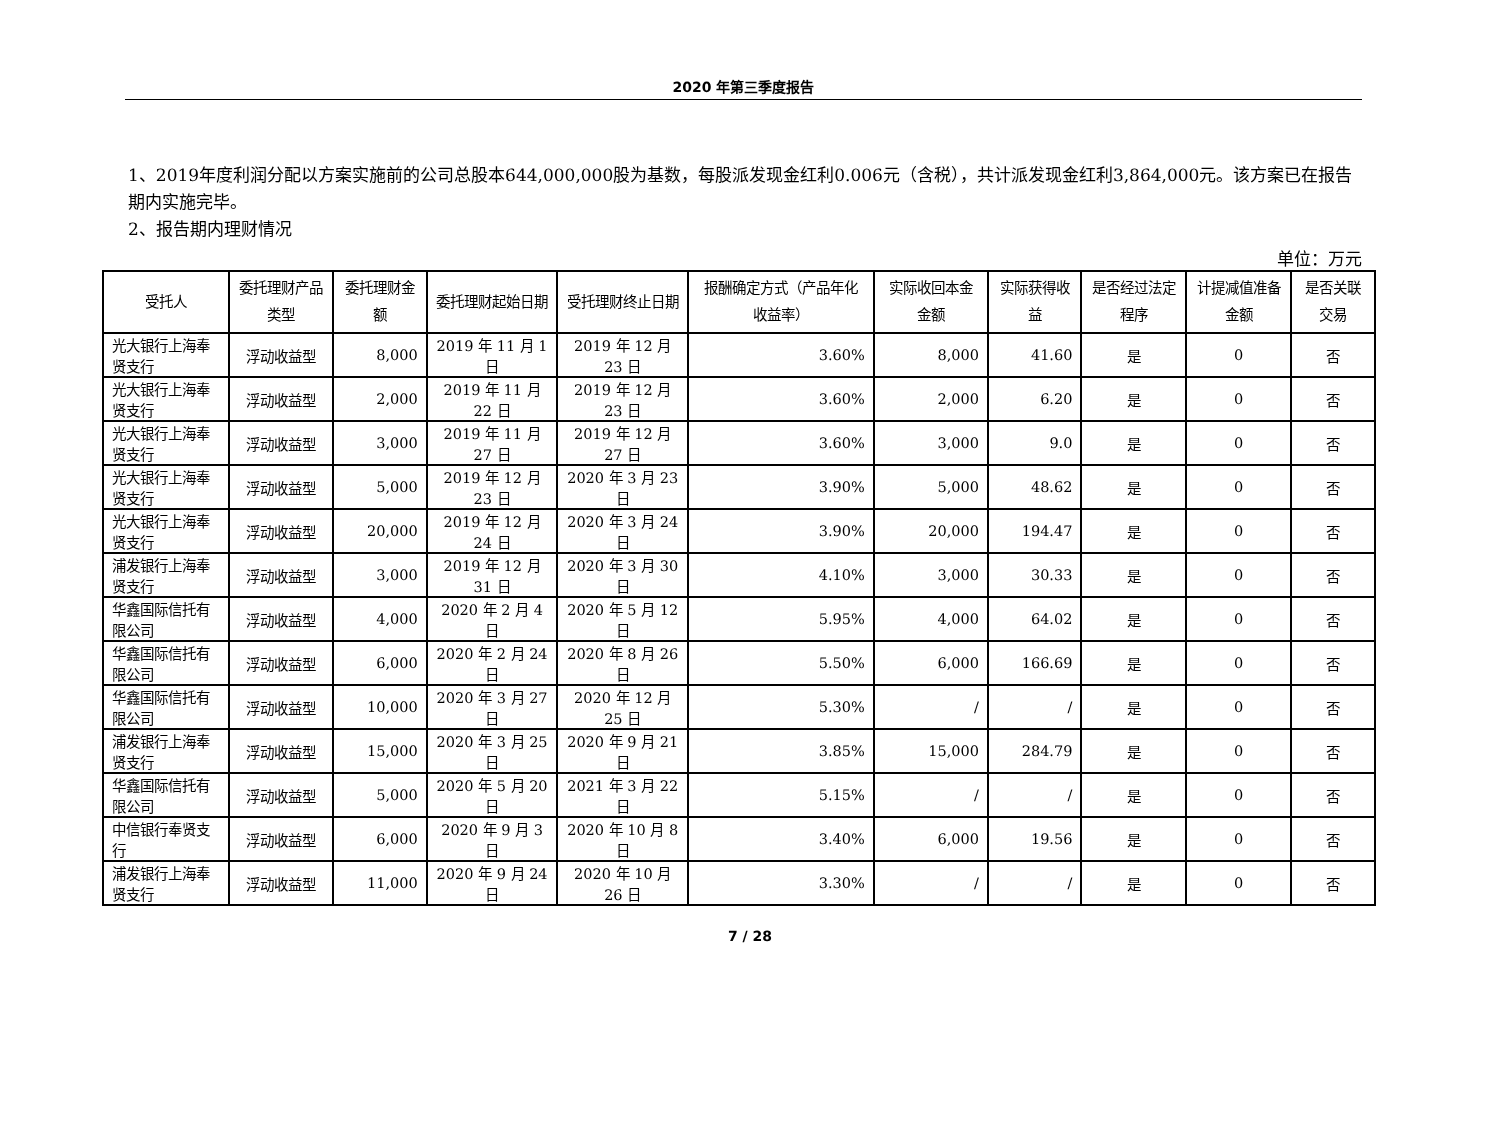2020 年第三季度报告
1、2019年度利润分配以方案实施前的公司总股本644,000,000股为基数，每股派发现金红利0.006元（含税），共计派发现金红利3,864,000元。该方案已在报告期内实施完毕。
2、报告期内理财情况
单位：万元
| 受托人 | 委托理财产品类型 | 委托理财金额 | 委托理财起始日期 | 受托理财终止日期 | 报酬确定方式（产品年化收益率） | 实际收回本金金额 | 实际获得收益 | 是否经过法定程序 | 计提减值准备金额 | 是否关联交易 |
| --- | --- | --- | --- | --- | --- | --- | --- | --- | --- | --- |
| 光大银行上海奉贤支行 | 浮动收益型 | 8,000 | 2019 年 11 月 1 日 | 2019 年 12 月 23 日 | 3.60% | 8,000 | 41.60 | 是 | 0 | 否 |
| 光大银行上海奉贤支行 | 浮动收益型 | 2,000 | 2019 年 11 月 22 日 | 2019 年 12 月 23 日 | 3.60% | 2,000 | 6.20 | 是 | 0 | 否 |
| 光大银行上海奉贤支行 | 浮动收益型 | 3,000 | 2019 年 11 月 27 日 | 2019 年 12 月 27 日 | 3.60% | 3,000 | 9.0 | 是 | 0 | 否 |
| 光大银行上海奉贤支行 | 浮动收益型 | 5,000 | 2019 年 12 月 23 日 | 2020 年 3 月 23 日 | 3.90% | 5,000 | 48.62 | 是 | 0 | 否 |
| 光大银行上海奉贤支行 | 浮动收益型 | 20,000 | 2019 年 12 月 24 日 | 2020 年 3 月 24 日 | 3.90% | 20,000 | 194.47 | 是 | 0 | 否 |
| 浦发银行上海奉贤支行 | 浮动收益型 | 3,000 | 2019 年 12 月 31 日 | 2020 年 3 月 30 日 | 4.10% | 3,000 | 30.33 | 是 | 0 | 否 |
| 华鑫国际信托有限公司 | 浮动收益型 | 4,000 | 2020 年 2 月 4 日 | 2020 年 5 月 12 日 | 5.95% | 4,000 | 64.02 | 是 | 0 | 否 |
| 华鑫国际信托有限公司 | 浮动收益型 | 6,000 | 2020 年 2 月 24 日 | 2020 年 8 月 26 日 | 5.50% | 6,000 | 166.69 | 是 | 0 | 否 |
| 华鑫国际信托有限公司 | 浮动收益型 | 10,000 | 2020 年 3 月 27 日 | 2020 年 12 月 25 日 | 5.30% | / | / | 是 | 0 | 否 |
| 浦发银行上海奉贤支行 | 浮动收益型 | 15,000 | 2020 年 3 月 25 日 | 2020 年 9 月 21 日 | 3.85% | 15,000 | 284.79 | 是 | 0 | 否 |
| 华鑫国际信托有限公司 | 浮动收益型 | 5,000 | 2020 年 5 月 20 日 | 2021 年 3 月 22 日 | 5.15% | / | / | 是 | 0 | 否 |
| 中信银行奉贤支行 | 浮动收益型 | 6,000 | 2020 年 9 月 3 日 | 2020 年 10 月 8 日 | 3.40% | 6,000 | 19.56 | 是 | 0 | 否 |
| 浦发银行上海奉贤支行 | 浮动收益型 | 11,000 | 2020 年 9 月 24 日 | 2020 年 10 月 26 日 | 3.30% | / | / | 是 | 0 | 否 |
7 / 28